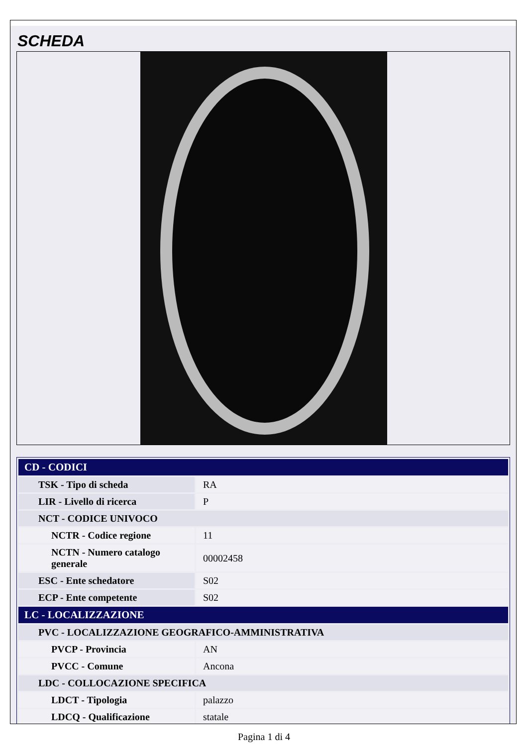SCHEDA
| CD - CODICI | |
| --- | --- |
| TSK - Tipo di scheda | RA |
| LIR - Livello di ricerca | P |
| NCT - CODICE UNIVOCO | |
| NCTR - Codice regione | 11 |
| NCTN - Numero catalogo generale | 00002458 |
| ESC - Ente schedatore | S02 |
| ECP - Ente competente | S02 |
| LC - LOCALIZZAZIONE | |
| PVC - LOCALIZZAZIONE GEOGRAFICO-AMMINISTRATIVA | |
| PVCP - Provincia | AN |
| PVCC - Comune | Ancona |
| LDC - COLLOCAZIONE SPECIFICA | |
| LDCT - Tipologia | palazzo |
| LDCQ - Qualificazione | statale |
Pagina 1 di 4